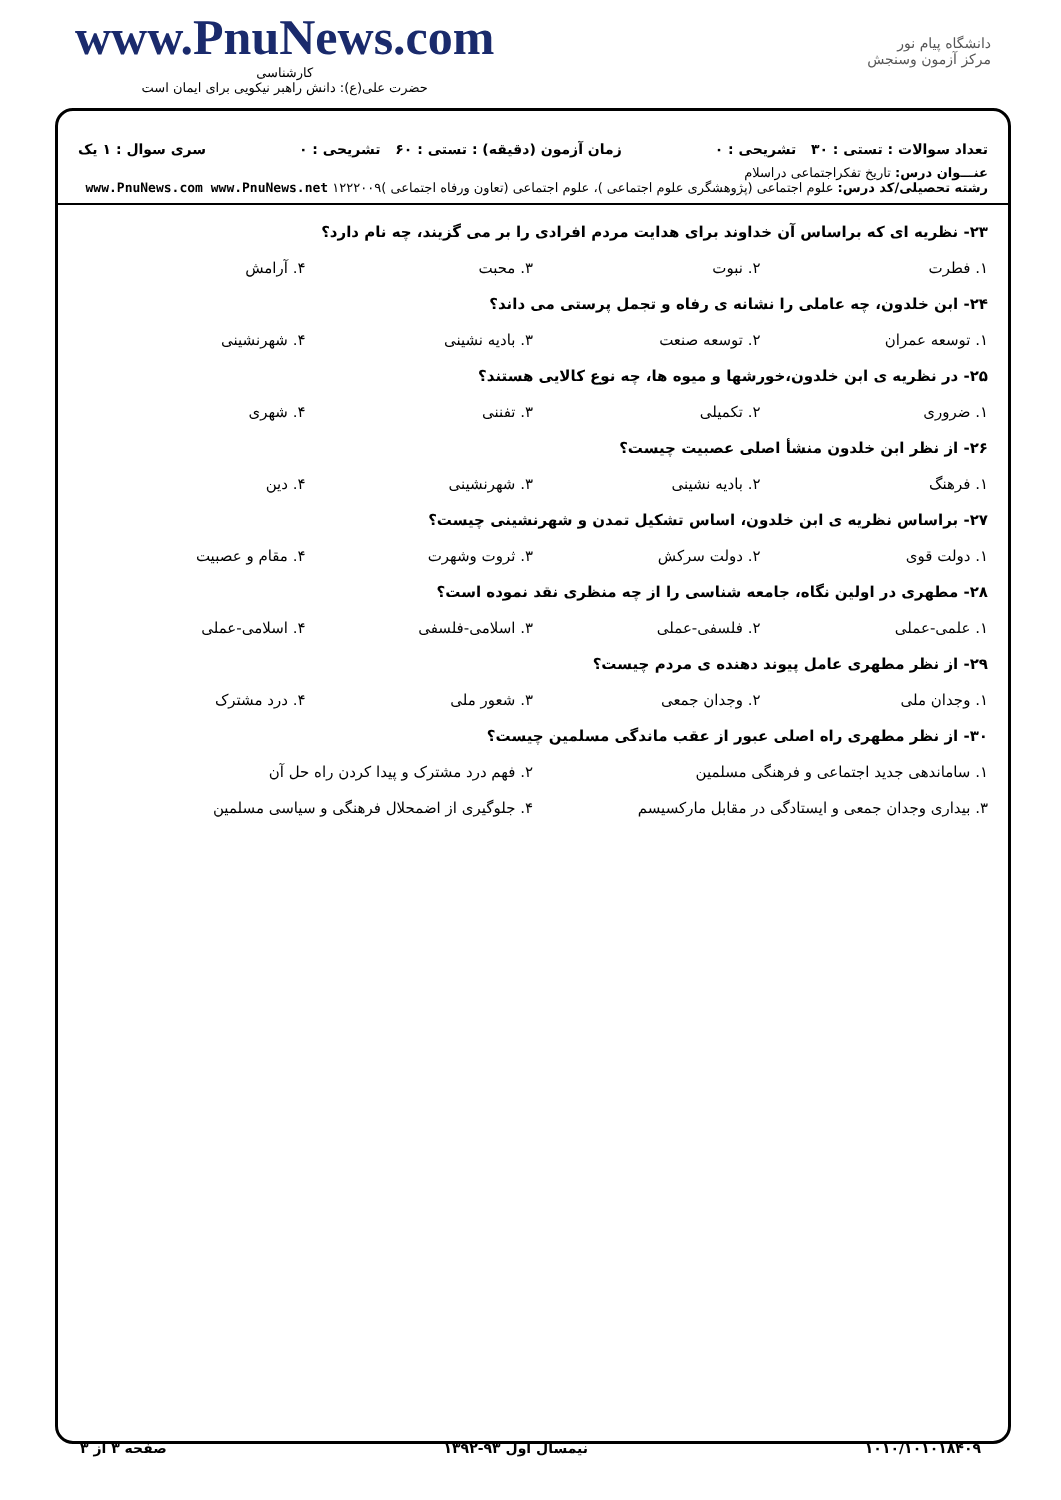www.PnuNews.com
کارشناسی
حضرت علی(ع): دانش راهبر نیکویی برای ایمان است
دانشگاه پیام نور
مرکز آزمون وسنجش
تعداد سوالات : تستی : ۳۰ تشریحی : ۰ زمان آزمون (دقیقه) : تستی : ۶۰ تشریحی : ۰ سری سوال : ۱ یک
عنـــوان درس: تاریخ تفکراجتماعی دراسلام
رشته تحصیلی/کد درس: علوم اجتماعی (پژوهشگری علوم اجتماعی )، علوم اجتماعی (تعاون ورفاه اجتماعی )۱۲۲۲۰۰۹ www.PnuNews.com www.PnuNews.net
۲۳- نظریه ای که براساس آن خداوند برای هدایت مردم افرادی را بر می گزیند، چه نام دارد؟
۱. فطرت ۲. نبوت ۳. محبت ۴. آرامش
۲۴- ابن خلدون، چه عاملی را نشانه ی رفاه و تجمل پرستی می داند؟
۱. توسعه عمران ۲. توسعه صنعت ۳. بادیه نشینی ۴. شهرنشینی
۲۵- در نظریه ی ابن خلدون،خورشها و میوه ها، چه نوع کالایی هستند؟
۱. ضروری ۲. تکمیلی ۳. تفننی ۴. شهری
۲۶- از نظر ابن خلدون منشأ اصلی عصبیت چیست؟
۱. فرهنگ ۲. بادیه نشینی ۳. شهرنشینی ۴. دین
۲۷- براساس نظریه ی ابن خلدون، اساس تشکیل تمدن و شهرنشینی چیست؟
۱. دولت قوی ۲. دولت سرکش ۳. ثروت وشهرت ۴. مقام و عصبیت
۲۸- مطهری در اولین نگاه، جامعه شناسی را از چه منظری نقد نموده است؟
۱. علمی-عملی ۲. فلسفی-عملی ۳. اسلامی-فلسفی ۴. اسلامی-عملی
۲۹- از نظر مطهری عامل پیوند دهنده ی مردم چیست؟
۱. وجدان ملی ۲. وجدان جمعی ۳. شعور ملی ۴. درد مشترک
۳۰- از نظر مطهری راه اصلی عبور از عقب ماندگی مسلمین چیست؟
۱. ساماندهی جدید اجتماعی و فرهنگی مسلمین ۲. فهم درد مشترک و پیدا کردن راه حل آن
۳. بیداری وجدان جمعی و ایستادگی در مقابل مارکسیسم ۴. جلوگیری از اضمحلال فرهنگی و سیاسی مسلمین
۱۰۱۰/۱۰۱۰۱۸۴۰۹ نیمسال اول ۹۳-۱۳۹۲ صفحه ۳ از ۳